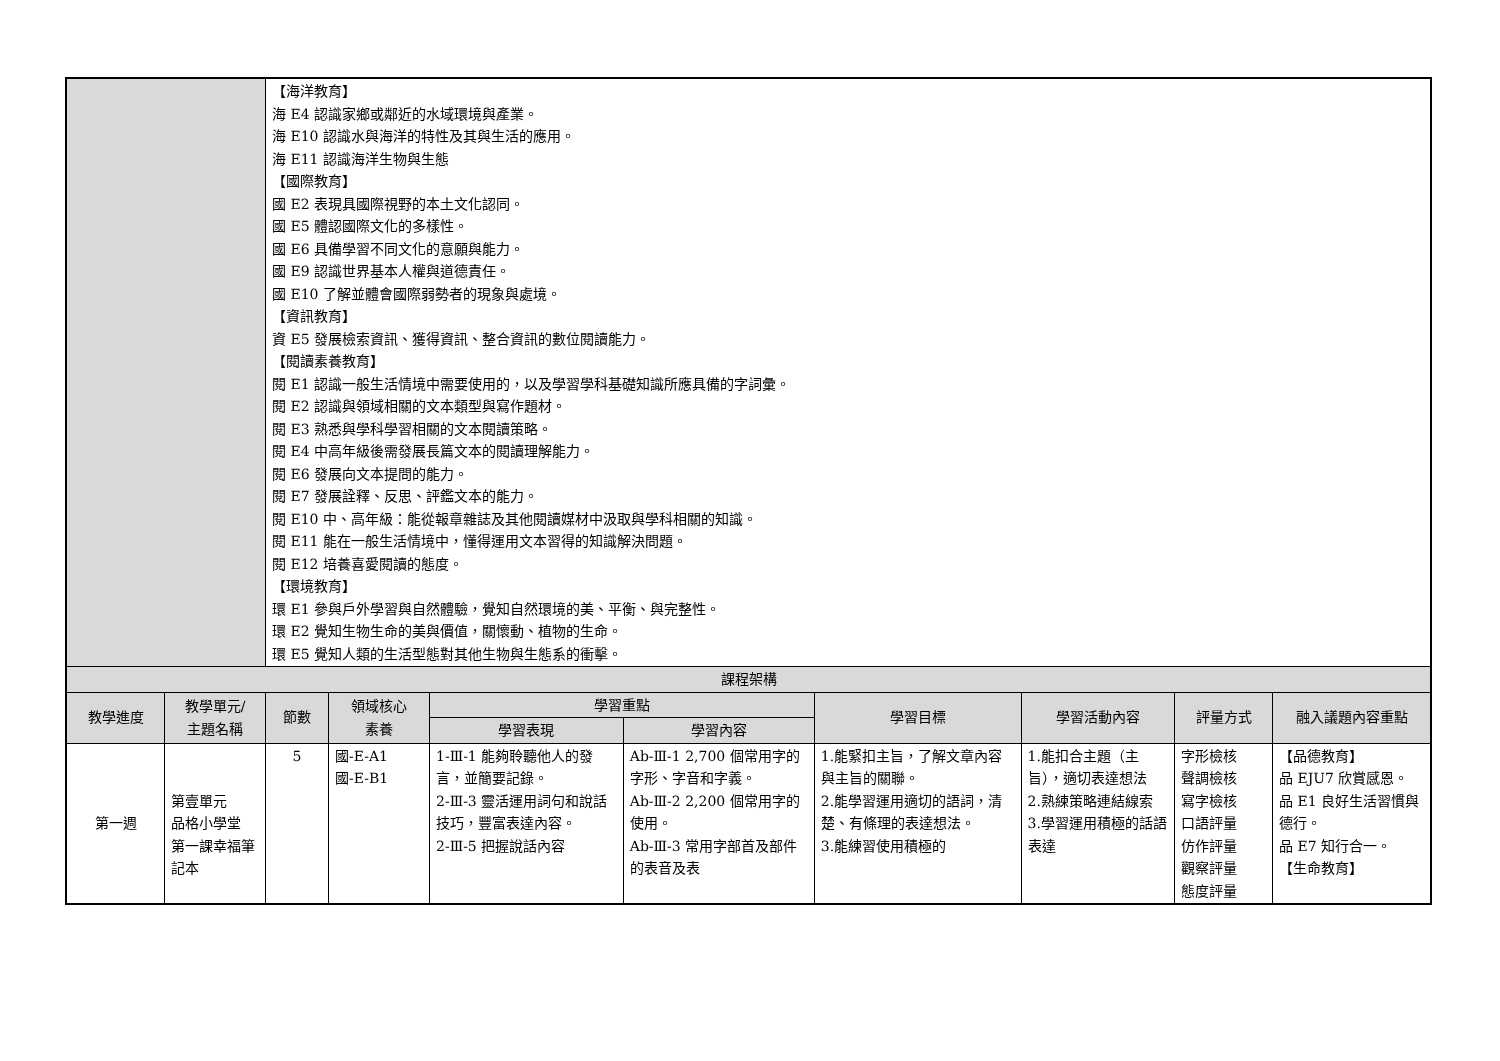| | | 【海洋教育】 海 E4 認識家鄉或鄰近的水域環境與產業。 海 E10 認識水與海洋的特性及其與生活的應用。 海 E11 認識海洋生物與生態 【國際教育】 國 E2 表現具國際視野的本土文化認同。 國 E5 體認國際文化的多樣性。 國 E6 具備學習不同文化的意願與能力。 國 E9 認識世界基本人權與道德責任。 國 E10 了解並體會國際弱勢者的現象與處境。 【資訊教育】 資 E5 發展檢索資訊、獲得資訊、整合資訊的數位閱讀能力。 【閱讀素養教育】 閱 E1 認識一般生活情境中需要使用的，以及學習學科基礎知識所應具備的字詞彙。 閱 E2 認識與領域相關的文本類型與寫作題材。 閱 E3 熟悉與學科學習相關的文本閱讀策略。 閱 E4 中高年級後需發展長篇文本的閱讀理解能力。 閱 E6 發展向文本提問的能力。 閱 E7 發展詮釋、反思、評鑑文本的能力。 閱 E10 中、高年級：能從報章雜誌及其他閱讀媒材中汲取與學科相關的知識。 閱 E11 能在一般生活情境中，懂得運用文本習得的知識解決問題。 閱 E12 培養喜愛閱讀的態度。 【環境教育】 環 E1 參與戶外學習與自然體驗，覺知自然環境的美、平衡、與完整性。 環 E2 覺知生物生命的美與價值，關懷動、植物的生命。 環 E5 覺知人類的生活型態對其他生物與生態系的衝擊。 | | | | | | | |
| 課程架構 | | | | | | | | | |
| 教學進度 | 教學單元/ 主題名稱 | 節數 | 領域核心 素養 | 學習重點 | | 學習目標 | 學習活動內容 | 評量方式 | 融入議題內容重點 |
| | | | | 學習表現 | 學習內容 | | | | |
| 第一週 | 第壹單元 品格小學堂 第一課幸福筆記本 | 5 | 國-E-A1 國-E-B1 | 1-Ⅲ-1 能夠聆聽他人的發言，並簡要記錄。 2-Ⅲ-3 靈活運用詞句和說話技巧，豐富表達內容。 2-Ⅲ-5 把握說話內容 | Ab-Ⅲ-1 2,700 個常用字的字形、字音和字義。 Ab-Ⅲ-2 2,200 個常用字的使用。 Ab-Ⅲ-3 常用字部首及部件的表音及表 | 1.能緊扣主旨，了解文章內容與主旨的關聯。 2.能學習運用適切的語詞，清楚、有條理的表達想法。 3.能練習使用積極的 | 1.能扣合主題（主旨），適切表達想法 2.熟練策略連結線索 3.學習運用積極的話語表達 | 字形檢核 聲調檢核 寫字檢核 口語評量 仿作評量 觀察評量 態度評量 | 【品德教育】 品 EJU7 欣賞感恩。 品 E1 良好生活習慣與德行。 品 E7 知行合一。 【生命教育】 |